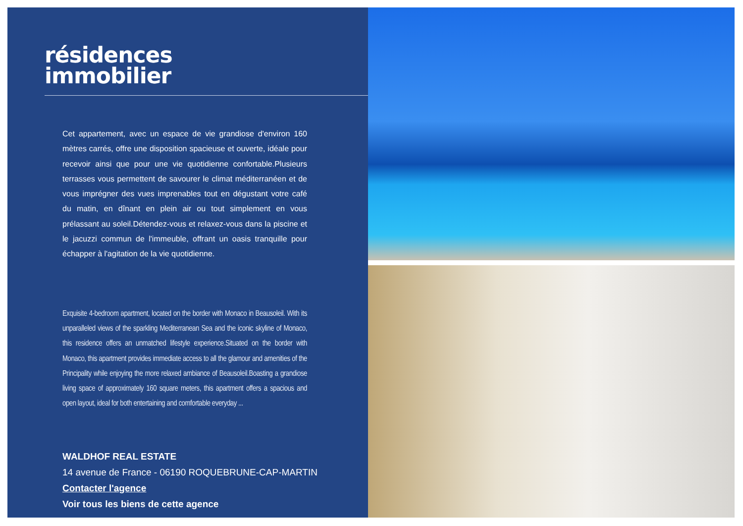résidences
immobilier
Cet appartement, avec un espace de vie grandiose d'environ 160 mètres carrés, offre une disposition spacieuse et ouverte, idéale pour recevoir ainsi que pour une vie quotidienne confortable.Plusieurs terrasses vous permettent de savourer le climat méditerranéen et de vous imprégner des vues imprenables tout en dégustant votre café du matin, en dînant en plein air ou tout simplement en vous prélassant au soleil.Détendez-vous et relaxez-vous dans la piscine et le jacuzzi commun de l'immeuble, offrant un oasis tranquille pour échapper à l'agitation de la vie quotidienne.
Exquisite 4-bedroom apartment, located on the border with Monaco in Beausoleil. With its unparalleled views of the sparkling Mediterranean Sea and the iconic skyline of Monaco, this residence offers an unmatched lifestyle experience.Situated on the border with Monaco, this apartment provides immediate access to all the glamour and amenities of the Principality while enjoying the more relaxed ambiance of Beausoleil.Boasting a grandiose living space of approximately 160 square meters, this apartment offers a spacious and open layout, ideal for both entertaining and comfortable everyday ...
WALDHOF REAL ESTATE
14 avenue de France - 06190 ROQUEBRUNE-CAP-MARTIN
Contacter l'agence
Voir tous les biens de cette agence